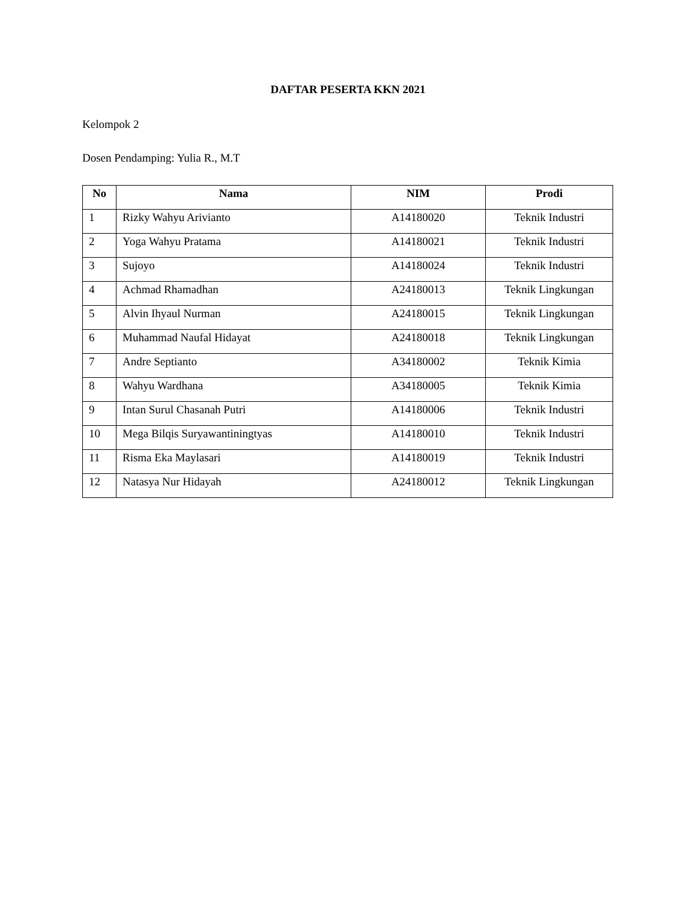DAFTAR PESERTA KKN 2021
Kelompok 2
Dosen Pendamping: Yulia R., M.T
| No | Nama | NIM | Prodi |
| --- | --- | --- | --- |
| 1 | Rizky Wahyu Arivianto | A14180020 | Teknik Industri |
| 2 | Yoga Wahyu Pratama | A14180021 | Teknik Industri |
| 3 | Sujoyo | A14180024 | Teknik Industri |
| 4 | Achmad Rhamadhan | A24180013 | Teknik Lingkungan |
| 5 | Alvin Ihyaul Nurman | A24180015 | Teknik Lingkungan |
| 6 | Muhammad Naufal Hidayat | A24180018 | Teknik Lingkungan |
| 7 | Andre Septianto | A34180002 | Teknik Kimia |
| 8 | Wahyu Wardhana | A34180005 | Teknik Kimia |
| 9 | Intan Surul Chasanah Putri | A14180006 | Teknik Industri |
| 10 | Mega Bilqis Suryawantiningtyas | A14180010 | Teknik Industri |
| 11 | Risma Eka Maylasari | A14180019 | Teknik Industri |
| 12 | Natasya Nur Hidayah | A24180012 | Teknik Lingkungan |